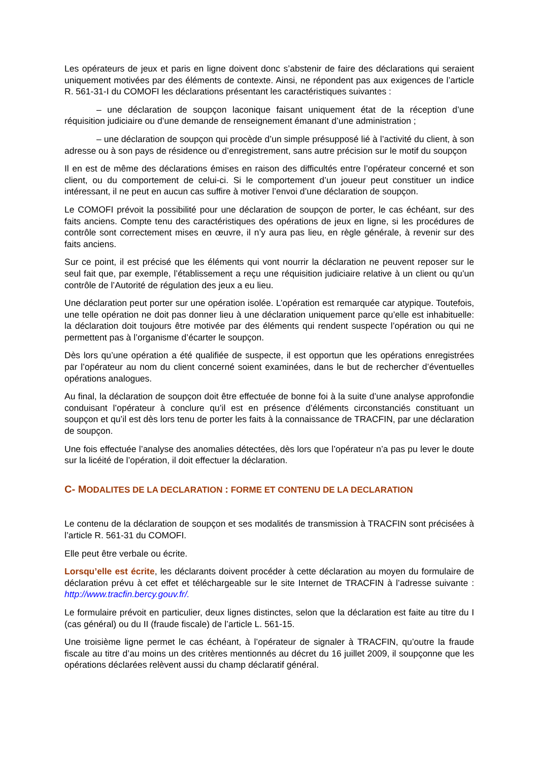Les opérateurs de jeux et paris en ligne doivent donc s’abstenir de faire des déclarations qui seraient uniquement motivées par des éléments de contexte. Ainsi, ne répondent pas aux exigences de l’article R. 561-31-I du COMOFI les déclarations présentant les caractéristiques suivantes :
– une déclaration de soupçon laconique faisant uniquement état de la réception d’une réquisition judiciaire ou d’une demande de renseignement émanant d’une administration ;
– une déclaration de soupçon qui procède d’un simple présupposé lié à l’activité du client, à son adresse ou à son pays de résidence ou d’enregistrement, sans autre précision sur le motif du soupçon
Il en est de même des déclarations émises en raison des difficultés entre l’opérateur concerné et son client, ou du comportement de celui-ci. Si le comportement d’un joueur peut constituer un indice intéressant, il ne peut en aucun cas suffire à motiver l’envoi d’une déclaration de soupçon.
Le COMOFI prévoit la possibilité pour une déclaration de soupçon de porter, le cas échéant, sur des faits anciens. Compte tenu des caractéristiques des opérations de jeux en ligne, si les procédures de contrôle sont correctement mises en œuvre, il n’y aura pas lieu, en règle générale, à revenir sur des faits anciens.
Sur ce point, il est précisé que les éléments qui vont nourrir la déclaration ne peuvent reposer sur le seul fait que, par exemple, l’établissement a reçu une réquisition judiciaire relative à un client ou qu’un contrôle de l’Autorité de régulation des jeux a eu lieu.
Une déclaration peut porter sur une opération isolée. L’opération est remarquée car atypique. Toutefois, une telle opération ne doit pas donner lieu à une déclaration uniquement parce qu’elle est inhabituelle: la déclaration doit toujours être motivée par des éléments qui rendent suspecte l’opération ou qui ne permettent pas à l’organisme d’écarter le soupçon.
Dès lors qu’une opération a été qualifiée de suspecte, il est opportun que les opérations enregistrées par l’opérateur au nom du client concerné soient examinées, dans le but de rechercher d’éventuelles opérations analogues.
Au final, la déclaration de soupçon doit être effectuée de bonne foi à la suite d’une analyse approfondie conduisant l’opérateur à conclure qu’il est en présence d’éléments circonstanciés constituant un soupçon et qu’il est dès lors tenu de porter les faits à la connaissance de TRACFIN, par une déclaration de soupçon.
Une fois effectuée l’analyse des anomalies détectées, dès lors que l’opérateur n’a pas pu lever le doute sur la licéité de l’opération, il doit effectuer la déclaration.
C- MODALITES DE LA DECLARATION : FORME ET CONTENU DE LA DECLARATION
Le contenu de la déclaration de soupçon et ses modalités de transmission à TRACFIN sont précisées à l’article R. 561-31 du COMOFI.
Elle peut être verbale ou écrite.
Lorsqu’elle est écrite, les déclarants doivent procéder à cette déclaration au moyen du formulaire de déclaration prévu à cet effet et téléchargeable sur le site Internet de TRACFIN à l’adresse suivante : http://www.tracfin.bercy.gouv.fr/.
Le formulaire prévoit en particulier, deux lignes distinctes, selon que la déclaration est faite au titre du I (cas général) ou du II (fraude fiscale) de l’article L. 561-15.
Une troisième ligne permet le cas échéant, à l’opérateur de signaler à TRACFIN, qu’outre la fraude fiscale au titre d’au moins un des critères mentionnés au décret du 16 juillet 2009, il soupçonne que les opérations déclarées relèvent aussi du champ déclaratif général.